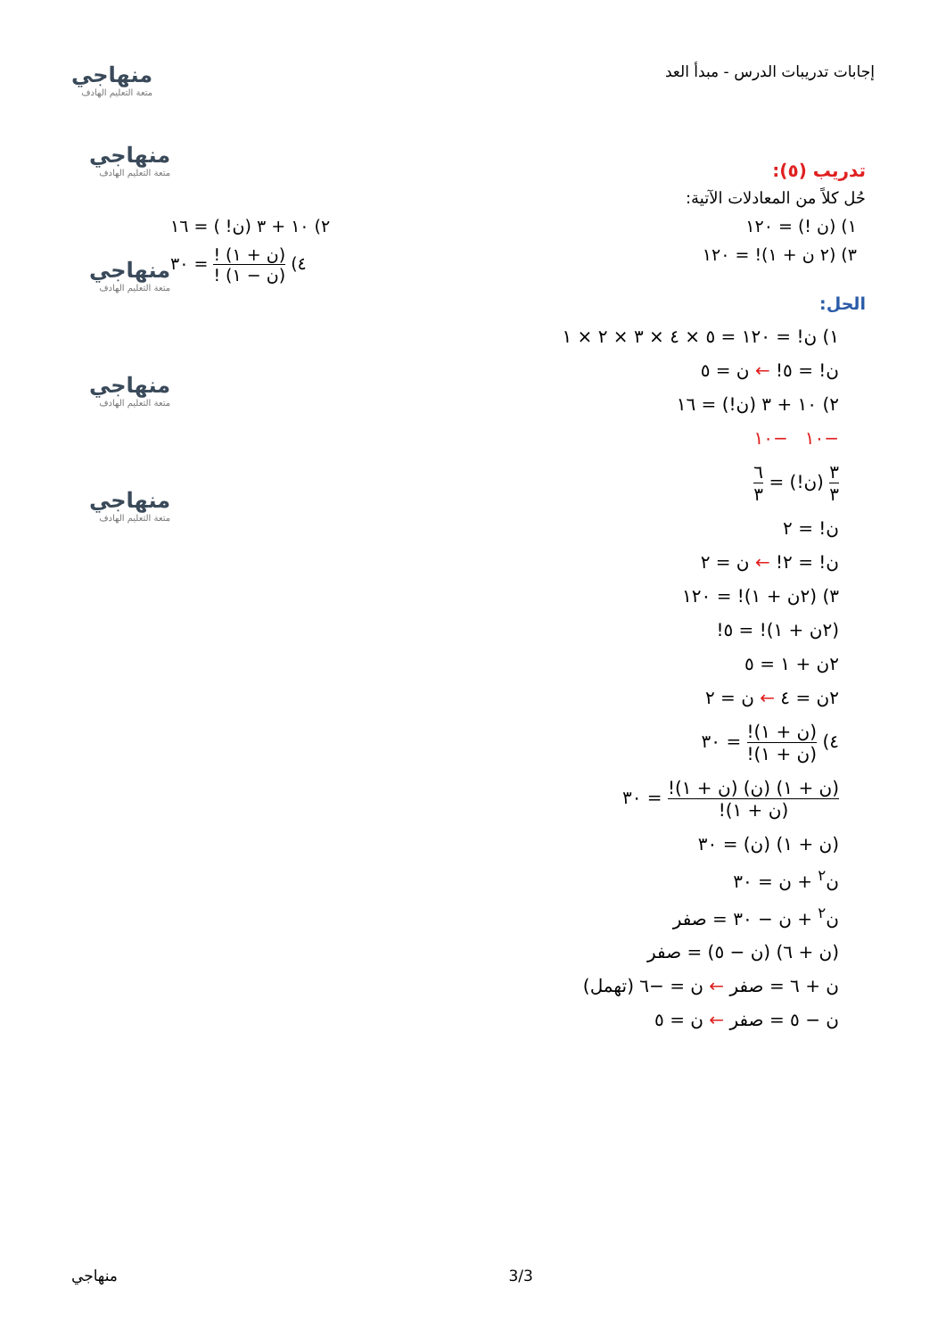إجابات تدريبات الدرس - مبدأ العد
منهاجي
متعة التعليم الهادف
منهاجي
متعة التعليم الهادف
منهاجي
متعة التعليم الهادف
منهاجي
متعة التعليم الهادف
منهاجي
متعة التعليم الهادف
تدريب (٥):
حُل كلاً من المعادلات الآتية:
١) (ن !) = ١٢٠ ٢) ١٠ + ٣ (ن! ) = ١٦
٣) (٢ ن + ١)! = ١٢٠ ٤) (ن + ١) ! (ن − ١) ! = ٣٠
الحل:
١) ن! = ١٢٠ = ٥ × ٤ × ٣ × ٢ × ١
ن! = ٥! ← ن = ٥
٢) ١٠ + ٣ (ن!) = ١٦
−١٠ −١٠
٣ ٣ (ن!) = ٦ ٣
ن! = ٢
ن! = ٢! ← ن = ٢
٣) (٢ن + ١)! = ١٢٠
(٢ن + ١)! = ٥!
٢ن + ١ = ٥
٢ن = ٤ ← ن = ٢
٤) (ن + ١)! (ن + ١)! = ٣٠
(ن + ١) (ن) (ن + ١)! (ن + ١)! = ٣٠
(ن + ١) (ن) = ٣٠
ن<sup>٢</sup> + ن = ٣٠
ن<sup>٢</sup> + ن − ٣٠ = صفر
(ن + ٦) (ن − ٥) = صفر
ن + ٦ = صفر ← ن = −٦ (تهمل)
ن − ٥ = صفر ← ن = ٥
3/3 منهاجي